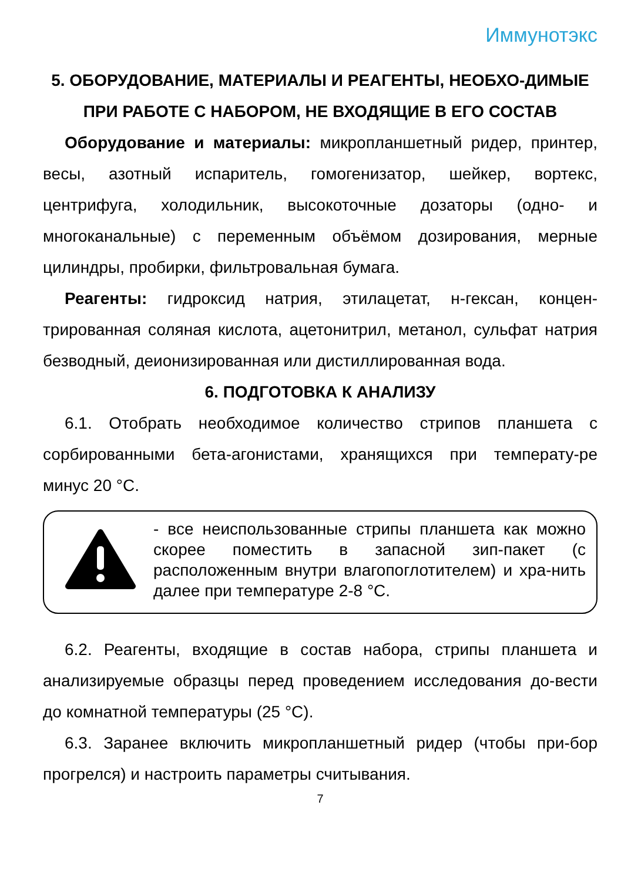Иммунотэкс
5. ОБОРУДОВАНИЕ, МАТЕРИАЛЫ И РЕАГЕНТЫ, НЕОБХО-ДИМЫЕ ПРИ РАБОТЕ С НАБОРОМ, НЕ ВХОДЯЩИЕ В ЕГО СОСТАВ
Оборудование и материалы: микропланшетный ридер, принтер, весы, азотный испаритель, гомогенизатор, шейкер, вортекс, центрифуга, холодильник, высокоточные дозаторы (одно- и многоканальные) с переменным объёмом дозирования, мерные цилиндры, пробирки, фильтровальная бумага.
Реагенты: гидроксид натрия, этилацетат, н-гексан, концен-трированная соляная кислота, ацетонитрил, метанол, сульфат натрия безводный, деионизированная или дистиллированная вода.
6. ПОДГОТОВКА К АНАЛИЗУ
6.1. Отобрать необходимое количество стрипов планшета с сорбированными бета-агонистами, хранящихся при температу-ре минус 20 °С.
- все неиспользованные стрипы планшета как можно скорее поместить в запасной зип-пакет (с расположенным внутри влагопоглотителем) и хра-нить далее при температуре 2-8 °С.
6.2. Реагенты, входящие в состав набора, стрипы планшета и анализируемые образцы перед проведением исследования до-вести до комнатной температуры (25 °С).
6.3. Заранее включить микропланшетный ридер (чтобы при-бор прогрелся) и настроить параметры считывания.
7